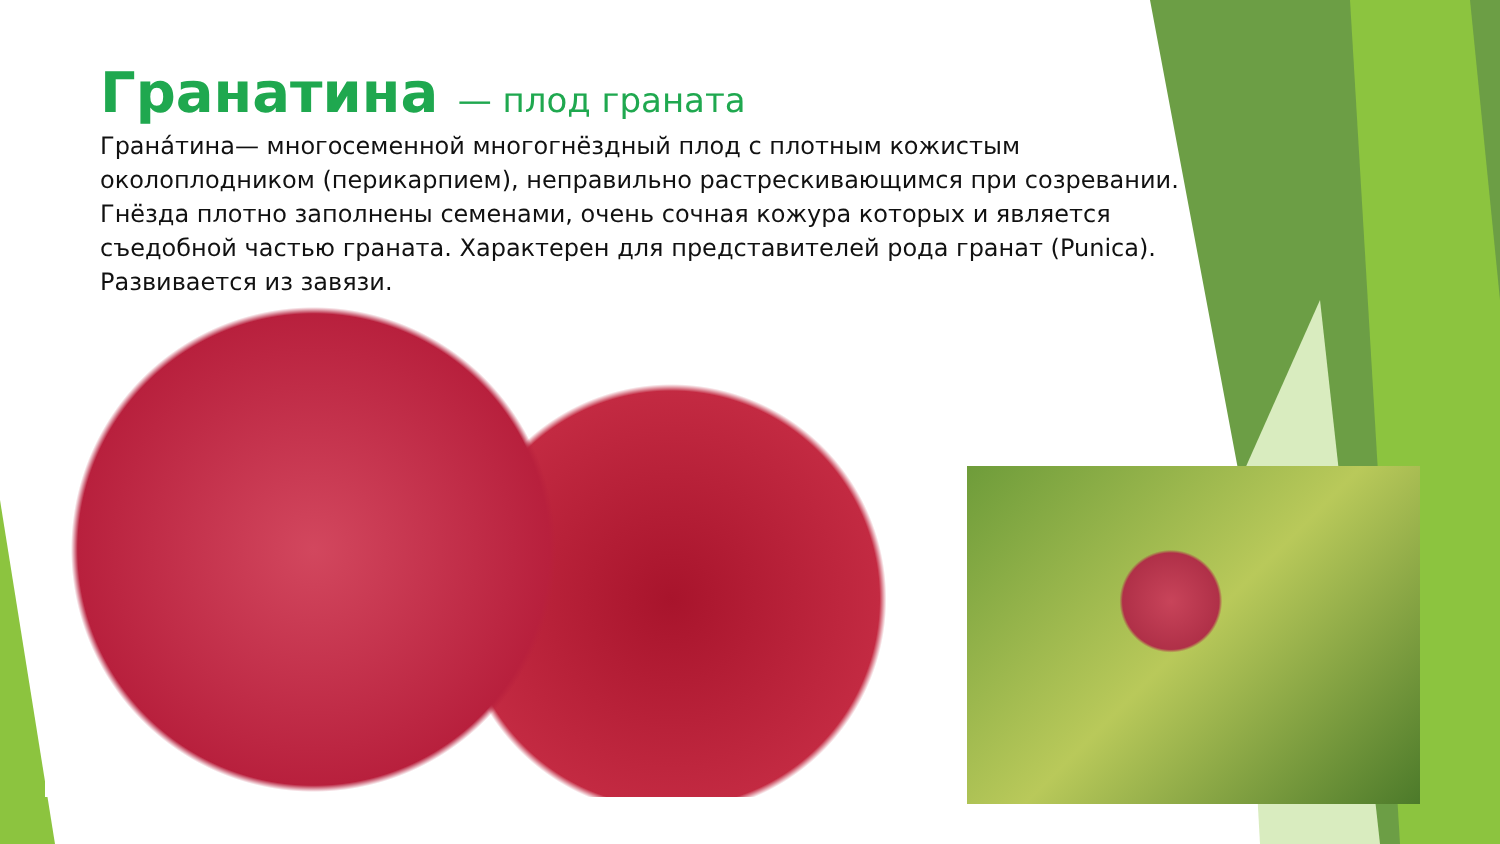Гранатина — плод граната
Грана́тина— многосеменной многогнёздный плод с плотным кожистым околоплодником (перикарпием), неправильно растрескивающимся при созревании. Гнёзда плотно заполнены семенами, очень сочная кожура которых и является съедобной частью граната. Характерен для представителей рода гранат (Punica). Развивается из завязи.